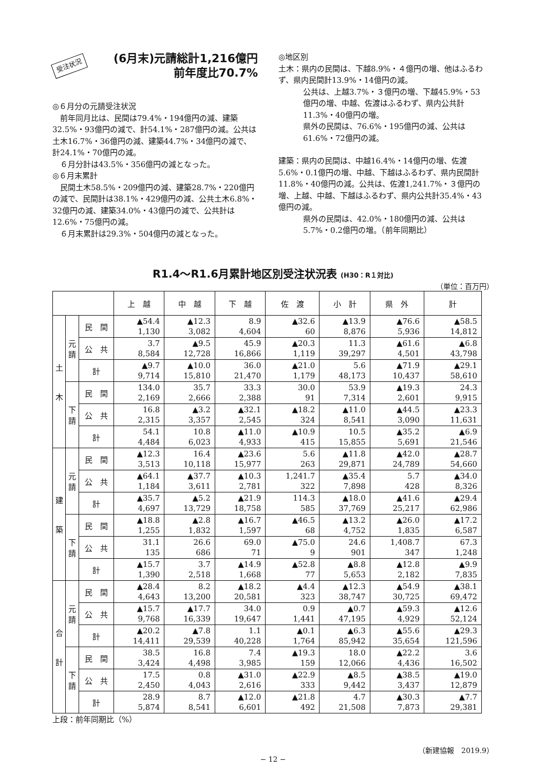受注状況
(6月末)元請総計1,216億円
前年度比70.7%
◎６月分の元請受注状況
　前年同月比は、民間は79.4%・194億円の減、建築32.5%・93億円の減で、計54.1%・287億円の減。公共は土木16.7%・36億円の減、建築44.7%・34億円の減で、計24.1%・70億円の減。
　６月分計は43.5%・356億円の減となった。
◎６月末累計
　民間土木58.5%・209億円の減、建築28.7%・220億円の減で、民間計は38.1%・429億円の減、公共土木6.8%・32億円の減、建築34.0%・43億円の減で、公共計は12.6%・75億円の減。
　６月末累計は29.3%・504億円の減となった。
◎地区別
土木：県内の民間は、下越8.9%・４億円の増、他はふるわず、県内民間計13.9%・14億円の減。
公共は、上越3.7%・３億円の増、下越45.9%・53億円の増、中越、佐渡はふるわず、県内公共計11.3%・40億円の増。
県外の民間は、76.6%・195億円の減、公共は61.6%・72億円の減。
建築：県内の民間は、中越16.4%・14億円の増、佐渡5.6%・0.1億円の増、中越、下越はふるわず、県内民間計11.8%・40億円の減。公共は、佐渡1,241.7%・３億円の増、上越、中越、下越はふるわず、県内公共計35.4%・43億円の減。
県外の民間は、42.0%・180億円の減、公共は5.7%・0.2億円の増。（前年同期比）
R1.4〜R1.6月累計地区別受注状況表 (H30：R１対比)
（単位：百万円）
| | | | 上 越 | 中 越 | 下 越 | 佐 渡 | 小 計 | 県 外 | 計 |
| --- | --- | --- | --- | --- | --- | --- | --- | --- | --- |
| 土 木 | 元 請 | 民 間 | ▲54.4 1,130 | ▲12.3 3,082 | 8.9 4,604 | ▲32.6 60 | ▲13.9 8,876 | ▲76.6 5,936 | ▲58.5 14,812 |
| | | 公 共 | 3.7 8,584 | ▲9.5 12,728 | 45.9 16,866 | ▲20.3 1,119 | 11.3 39,297 | ▲61.6 4,501 | ▲6.8 43,798 |
| | | 計 | ▲9.7 9,714 | ▲10.0 15,810 | 36.0 21,470 | ▲21.0 1,179 | 5.6 48,173 | ▲71.9 10,437 | ▲29.1 58,610 |
| | 下 請 | 民 間 | 134.0 2,169 | 35.7 2,666 | 33.3 2,388 | 30.0 91 | 53.9 7,314 | ▲19.3 2,601 | 24.3 9,915 |
| | | 公 共 | 16.8 2,315 | ▲3.2 3,357 | ▲32.1 2,545 | ▲18.2 324 | ▲11.0 8,541 | ▲44.5 3,090 | ▲23.3 11,631 |
| | | 計 | 54.1 4,484 | 10.8 6,023 | ▲11.0 4,933 | ▲10.9 415 | 10.5 15,855 | ▲35.2 5,691 | ▲6.9 21,546 |
| 建 築 | 元 請 | 民 間 | ▲12.3 3,513 | 16.4 10,118 | ▲23.6 15,977 | 5.6 263 | ▲11.8 29,871 | ▲42.0 24,789 | ▲28.7 54,660 |
| | | 公 共 | ▲64.1 1,184 | ▲37.7 3,611 | ▲10.3 2,781 | 1,241.7 322 | ▲35.4 7,898 | 5.7 428 | ▲34.0 8,326 |
| | | 計 | ▲35.7 4,697 | ▲5.2 13,729 | ▲21.9 18,758 | 114.3 585 | ▲18.0 37,769 | ▲41.6 25,217 | ▲29.4 62,986 |
| | 下 請 | 民 間 | ▲18.8 1,255 | ▲2.8 1,832 | ▲16.7 1,597 | ▲46.5 68 | ▲13.2 4,752 | ▲26.0 1,835 | ▲17.2 6,587 |
| | | 公 共 | 31.1 135 | 26.6 686 | 69.0 71 | ▲75.0 9 | 24.6 901 | 1,408.7 347 | 67.3 1,248 |
| | | 計 | ▲15.7 1,390 | 3.7 2,518 | ▲14.9 1,668 | ▲52.8 77 | ▲8.8 5,653 | ▲12.8 2,182 | ▲9.9 7,835 |
| 合 計 | 元 請 | 民 間 | ▲28.4 4,643 | 8.2 13,200 | ▲18.2 20,581 | ▲4.4 323 | ▲12.3 38,747 | ▲54.9 30,725 | ▲38.1 69,472 |
| | | 公 共 | ▲15.7 9,768 | ▲17.7 16,339 | 34.0 19,647 | 0.9 1,441 | ▲0.7 47,195 | ▲59.3 4,929 | ▲12.6 52,124 |
| | | 計 | ▲20.2 14,411 | ▲7.8 29,539 | 1.1 40,228 | ▲0.1 1,764 | ▲6.3 85,942 | ▲55.6 35,654 | ▲29.3 121,596 |
| | 下 請 | 民 間 | 38.5 3,424 | 16.8 4,498 | 7.4 3,985 | ▲19.3 159 | 18.0 12,066 | ▲22.2 4,436 | 3.6 16,502 |
| | | 公 共 | 17.5 2,450 | 0.8 4,043 | ▲31.0 2,616 | ▲22.9 333 | ▲8.5 9,442 | ▲38.5 3,437 | ▲19.0 12,879 |
| | | 計 | 28.9 5,874 | 8.7 8,541 | ▲12.0 6,601 | ▲21.8 492 | 4.7 21,508 | ▲30.3 7,873 | ▲7.7 29,381 |
上段：前年同期比（%）
（新建協報　2019.9）
− 12 −